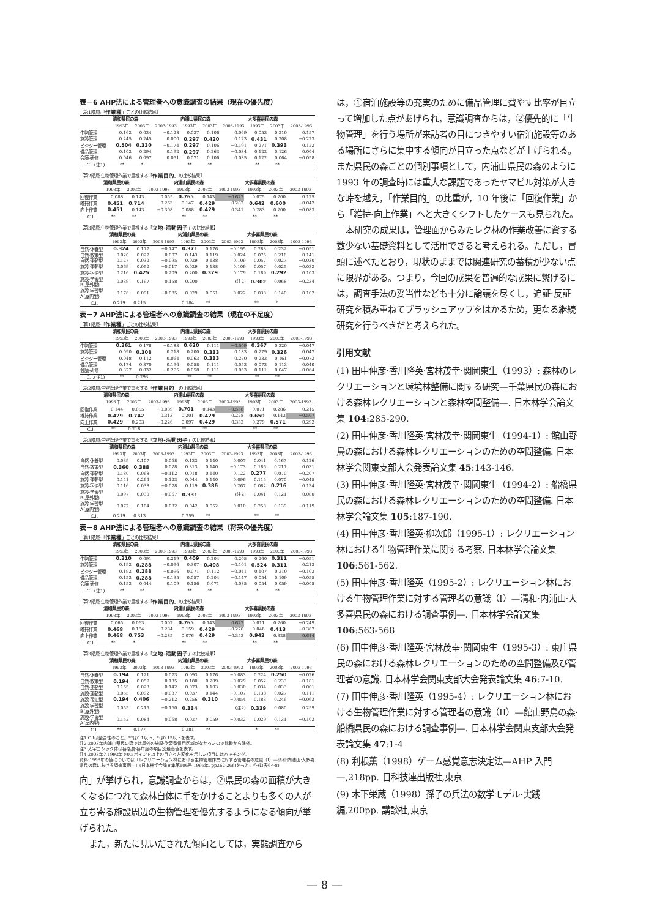表－6 AHP法による管理者への意識調査の結果（現在の優先度）
【第1階層:「作業種」ごとの比較結果】
| | 清和県民の森 | | | 内浦山県民の森 | | | 大多喜県民の森 | | |
| --- | --- | --- | --- | --- | --- | --- | --- | --- | --- |
| | 1993年 | 2003年 | 2003-1993 | 1993年 | 2003年 | 2003-1993 | 1993年 | 2003年 | 2003-1993 |
| 生物管理 | 0.162 | 0.034 | −0.128 | 0.037 | 0.106 | 0.069 | 0.053 | 0.210 | 0.157 |
| 施設管理 | 0.245 | 0.245 | 0.000 | 0.297 | 0.420 | 0.123 | 0.431 | 0.208 | −0.223 |
| ビジター管理 | 0.504 | 0.330 | −0.174 | 0.297 | 0.106 | −0.191 | 0.271 | 0.393 | 0.122 |
| 備品管理 | 0.102 | 0.294 | 0.192 | 0.297 | 0.263 | −0.034 | 0.122 | 0.126 | 0.004 |
| 会議·研修 | 0.046 | 0.097 | 0.051 | 0.071 | 0.106 | 0.035 | 0.122 | 0.064 | −0.058 |
| C.I.(注1) | ** | * | | ** | ** | | ** | ** | |
【第2階層:生物管理作業で重視する「作業目的」の比較結果】
| | 清和県民の森 | | | 内浦山県民の森 | | | 大多喜県民の森 | | |
| --- | --- | --- | --- | --- | --- | --- | --- | --- | --- |
| | 1993年 | 2003年 | 2003-1993 | 1993年 | 2003年 | 2003-1993 | 1993年 | 2003年 | 2003-1993 |
| 回復作業 | 0.088 | 0.143 | 0.055 | 0.765 | 0.143 | −0.622 | 0.075 | 0.200 | 0.125 |
| 維持作業 | 0.451 | 0.714 | 0.263 | 0.147 | 0.429 | 0.282 | 0.642 | 0.600 | −0.042 |
| 向上作業 | 0.451 | 0.143 | −0.308 | 0.088 | 0.429 | 0.341 | 0.283 | 0.200 | −0.083 |
| C.I. | ** | ** | | ** | ** | | ** | ** | |
【第3階層:生物管理作業で重視する「立地-活動因子」の比較結果】
| | 清和県民の森 | | | 内浦山県民の森 | | | 大多喜県民の森 | | |
| --- | --- | --- | --- | --- | --- | --- | --- | --- | --- |
| | 1993年 | 2003年 | 2003-1993 | 1993年 | 2003年 | 2003-1993 | 1993年 | 2003年 | 2003-1993 |
| 自然·休養型 | 0.324 | 0.177 | −0.147 | 0.371 | 0.176 | −0.195 | 0.283 | 0.232 | −0.051 |
| 自然·散策型 | 0.020 | 0.027 | 0.007 | 0.143 | 0.119 | −0.024 | 0.075 | 0.216 | 0.141 |
| 自然·運動型 | 0.127 | 0.032 | −0.095 | 0.029 | 0.138 | 0.109 | 0.057 | 0.027 | −0.030 |
| 施設·運動型 | 0.069 | 0.052 | −0.017 | 0.029 | 0.138 | 0.109 | 0.057 | 0.025 | −0.032 |
| 施設·宿泊型 | 0.216 | 0.425 | 0.209 | 0.200 | 0.379 | 0.179 | 0.189 | 0.292 | 0.103 |
| 施設·学習型 B(屋外型) | 0.039 | 0.197 | 0.158 | 0.200 | | (注2) | 0.302 | 0.068 | −0.234 |
| 施設·学習型 A(屋内型) | 0.176 | 0.091 | −0.085 | 0.029 | 0.051 | 0.022 | 0.038 | 0.140 | 0.102 |
| C.I. | 0.219 | 0.215 | | 0.184 | ** | | ** | * | |
表－7 AHP法による管理者への意識調査の結果（現在の不足度）
【第1階層:「作業種」ごとの比較結果】
| | 清和県民の森 | | | 内浦山県民の森 | | | 大多喜県民の森 | | |
| --- | --- | --- | --- | --- | --- | --- | --- | --- | --- |
| | 1993年 | 2003年 | 2003-1993 | 1993年 | 2003年 | 2003-1993 | 1993年 | 2003年 | 2003-1993 |
| 生物管理 | 0.361 | 0.178 | −0.183 | 0.620 | 0.111 | −0.509 | 0.367 | 0.320 | −0.047 |
| 施設管理 | 0.090 | 0.308 | 0.218 | 0.200 | 0.333 | 0.133 | 0.279 | 0.326 | 0.047 |
| ビジター管理 | 0.048 | 0.112 | 0.064 | 0.063 | 0.333 | 0.270 | 0.233 | 0.161 | −0.072 |
| 備品管理 | 0.174 | 0.370 | 0.196 | 0.058 | 0.111 | 0.053 | 0.073 | 0.113 | 0.040 |
| 会議·研修 | 0.327 | 0.032 | −0.295 | 0.058 | 0.111 | 0.053 | 0.111 | 0.047 | −0.064 |
| C.I.(注1) | ** | 0.293 | | ** | ** | | ** | ** | |
【第2階層:生物管理作業で重視する「作業目的」の比較結果】
| | 清和県民の森 | | | 内浦山県民の森 | | | 大多喜県民の森 | | |
| --- | --- | --- | --- | --- | --- | --- | --- | --- | --- |
| | 1993年 | 2003年 | 2003-1993 | 1993年 | 2003年 | 2003-1993 | 1993年 | 2003年 | 2003-1993 |
| 回復作業 | 0.144 | 0.055 | −0.089 | 0.701 | 0.143 | −0.558 | 0.071 | 0.286 | 0.215 |
| 維持作業 | 0.429 | 0.742 | 0.313 | 0.201 | 0.429 | 0.228 | 0.650 | 0.143 | −0.507 |
| 向上作業 | 0.429 | 0.203 | −0.226 | 0.097 | 0.429 | 0.332 | 0.279 | 0.571 | 0.292 |
| C.I. | ** | 0.218 | | ** | ** | | ** | ** | |
【第3階層:生物管理作業で重視する「立地-活動因子」の比較結果】
| | 清和県民の森 | | | 内浦山県民の森 | | | 大多喜県民の森 | | |
| --- | --- | --- | --- | --- | --- | --- | --- | --- | --- |
| | 1993年 | 2003年 | 2003-1993 | 1993年 | 2003年 | 2003-1993 | 1993年 | 2003年 | 2003-1993 |
| 自然·休養型 | 0.039 | 0.107 | 0.068 | 0.133 | 0.140 | 0.007 | 0.041 | 0.167 | 0.126 |
| 自然·散策型 | 0.360 | 0.388 | 0.028 | 0.313 | 0.140 | −0.173 | 0.186 | 0.217 | 0.031 |
| 自然·運動型 | 0.180 | 0.068 | −0.112 | 0.018 | 0.140 | 0.122 | 0.277 | 0.070 | −0.207 |
| 施設·運動型 | 0.141 | 0.264 | 0.123 | 0.044 | 0.140 | 0.096 | 0.115 | 0.070 | −0.045 |
| 施設·宿泊型 | 0.116 | 0.038 | −0.078 | 0.119 | 0.386 | 0.267 | 0.082 | 0.216 | 0.134 |
| 施設·学習型 B(屋外型) | 0.097 | 0.030 | −0.067 | 0.331 | | (注2) | 0.041 | 0.121 | 0.080 |
| 施設·学習型 A(屋内型) | 0.072 | 0.104 | 0.032 | 0.042 | 0.052 | 0.010 | 0.258 | 0.139 | −0.119 |
| C.I. | 0.219 | 0.313 | | 0.259 | ** | | ** | ** | |
表－8 AHP法による管理者への意識調査の結果（将来の優先度）
【第1階層:「作業種」ごとの比較結果】
| | 清和県民の森 | | | 内浦山県民の森 | | | 大多喜県民の森 | | |
| --- | --- | --- | --- | --- | --- | --- | --- | --- | --- |
| | 1993年 | 2003年 | 2003-1993 | 1993年 | 2003年 | 2003-1993 | 1993年 | 2003年 | 2003-1993 |
| 生物管理 | 0.310 | 0.091 | 0.219 | 0.409 | 0.204 | 0.205 | 0.260 | 0.311 | −0.051 |
| 施設管理 | 0.192 | 0.288 | −0.096 | 0.307 | 0.408 | −0.101 | 0.524 | 0.311 | 0.213 |
| ビジター管理 | 0.192 | 0.288 | −0.096 | 0.071 | 0.112 | −0.041 | 0.107 | 0.210 | −0.103 |
| 備品管理 | 0.153 | 0.288 | −0.135 | 0.057 | 0.204 | −0.147 | 0.054 | 0.109 | −0.055 |
| 会議·研修 | 0.153 | 0.044 | 0.109 | 0.156 | 0.071 | 0.085 | 0.054 | 0.059 | −0.005 |
| C.I.(注1) | ** | ** | | ** | ** | | * | ** | |
【第2階層:生物管理作業で重視する「作業目的」の比較結果】
| | 清和県民の森 | | | 内浦山県民の森 | | | 大多喜県民の森 | | |
| --- | --- | --- | --- | --- | --- | --- | --- | --- | --- |
| | 1993年 | 2003年 | 2003-1993 | 1993年 | 2003年 | 2003-1993 | 1993年 | 2003年 | 2003-1993 |
| 回復作業 | 0.065 | 0.063 | 0.002 | 0.765 | 0.143 | 0.622 | 0.011 | 0.260 | −0.249 |
| 維持作業 | 0.468 | 0.184 | 0.284 | 0.159 | 0.429 | −0.270 | 0.046 | 0.413 | −0.367 |
| 向上作業 | 0.468 | 0.753 | −0.285 | 0.076 | 0.429 | −0.353 | 0.942 | 0.328 | 0.614 |
| C.I. | ** | * | | ** | ** | | ** | ** | |
【第3階層:生物管理作業で重視する「立地-活動因子」の比較結果】
| | 清和県民の森 | | | 内浦山県民の森 | | | 大多喜県民の森 | | |
| --- | --- | --- | --- | --- | --- | --- | --- | --- | --- |
| | 1993年 | 2003年 | 2003-1993 | 1993年 | 2003年 | 2003-1993 | 1993年 | 2003年 | 2003-1993 |
| 自然·休養型 | 0.194 | 0.121 | 0.073 | 0.093 | 0.176 | −0.083 | 0.224 | 0.250 | −0.026 |
| 自然·散策型 | 0.194 | 0.059 | 0.135 | 0.180 | 0.209 | −0.029 | 0.052 | 0.233 | −0.181 |
| 自然·運動型 | 0.165 | 0.023 | 0.142 | 0.073 | 0.103 | −0.030 | 0.034 | 0.033 | 0.001 |
| 施設·運動型 | 0.055 | 0.092 | −0.037 | 0.037 | 0.144 | −0.107 | 0.138 | 0.027 | 0.111 |
| 施設·宿泊型 | 0.194 | 0.406 | −0.212 | 0.256 | 0.310 | −0.054 | 0.183 | 0.246 | −0.063 |
| 施設·学習型 B(屋外型) | 0.055 | 0.215 | −0.160 | 0.334 | | (注2) | 0.339 | 0.080 | 0.259 |
| 施設·学習型 A(屋内型) | 0.152 | 0.084 | 0.068 | 0.027 | 0.059 | −0.032 | 0.029 | 0.131 | −0.102 |
| C.I. | ** | 0.177 | | 0.281 | ** | | * | ** | |
注1:C.Iは整合性のこと。**は0.1以下、*は0.15以下を表す。
注2:2003年内浦山県民の森では屋外の施設·学習型供用区域がなかったので比較から除外。
注3:太字ゴシック体は各階層·各年度の項目別最高値を表す。
注4:2003年と1993年で0.5ポイント以上の目立った変化を示した項目にはハッチング。
資料:1993年の値については「レクリエーション林における生物管理作業に対する管理者の意識（I）—清和·内浦山·大多喜県民の森における調査事例—」(日本林学会論文集第106号 1995年, pp262-266)をもとに作成(表6～8)
向」が挙げられ，意識調査からは，②県民の森の面積が大きくなるにつれて森林自体に手をかけることよりも多くの人が立ち寄る施設周辺の生物管理を優先するようになる傾向が挙げられた。
また，新たに見いだされた傾向としては，実態調査から
は，①宿泊施設等の充実のために備品管理に費やす比率が目立って増加した点があげられ，意識調査からは，②優先的に「生物管理」を行う場所が来訪者の目につきやすい宿泊施設等のある場所にさらに集中する傾向が目立った点などが上げられる。また県民の森ごとの個別事項として，内浦山県民の森のように 1993 年の調査時には重大な課題であったヤマビル対策が大きな峠を越え，「作業目的」の比重が，10 年後に「回復作業」から「維持·向上作業」へと大きくシフトしたケースも見られた。
本研究の成果は，管理面からみたレク林の作業改善に資する数少ない基礎資料として活用できると考えられる。ただし，冒頭に述べたとおり，現状のままでは関連研究の蓄積が少ない点に限界がある。つまり，今回の成果を普遍的な成果に繋げるには，調査手法の妥当性なども十分に論議を尽くし，追証·反証研究を積み重ねてブラッシュアップをはかるため，更なる継続研究を行うべきだと考えられた。
引用文献
(1) 田中伸彦·香川隆英·宮林茂幸·関岡東生（1993）: 森林のレクリエーションと環境林整備に関する研究—千葉県民の森における森林レクリエーションと森林空間整備—. 日本林学会論文集 104:285-290.
(2) 田中伸彦·香川隆英·宮林茂幸·関岡東生（1994-1）: 館山野鳥の森における森林レクリエーションのための空間整備. 日本林学会関東支部大会発表論文集 45:143-146.
(3) 田中伸彦·香川隆英·宮林茂幸·関岡東生（1994-2）: 船橋県民の森における森林レクリエーションのための空間整備. 日本林学会論文集 105:187-190.
(4) 田中伸彦·香川隆英·柳次郎（1995-1）: レクリエーション林における生物管理作業に関する考察. 日本林学会論文集 106:561-562.
(5) 田中伸彦·香川隆英（1995-2）: レクリエーション林における生物管理作業に対する管理者の意識（I）—清和·内浦山·大多喜県民の森における調査事例—. 日本林学会論文集 106:563-568
(6) 田中伸彦·香川隆英·宮林茂幸·関岡東生（1995-3）: 東庄県民の森における森林レクリエーションのための空間整備及び管理者の意識. 日本林学会関東支部大会発表論文集 46:7-10.
(7) 田中伸彦·香川隆英（1995-4）: レクリエーション林における生物管理作業に対する管理者の意識（II）—館山野鳥の森·船橋県民の森における調査事例—. 日本林学会関東支部大会発表論文集 47:1-4
(8) 利根薫（1998）ゲーム感覚意志決定法—AHP 入門—,218pp. 日科技連出版社,東京
(9) 木下栄蔵（1998）孫子の兵法の数学モデル·実践編,200pp. 講談社,東京
— 8 —